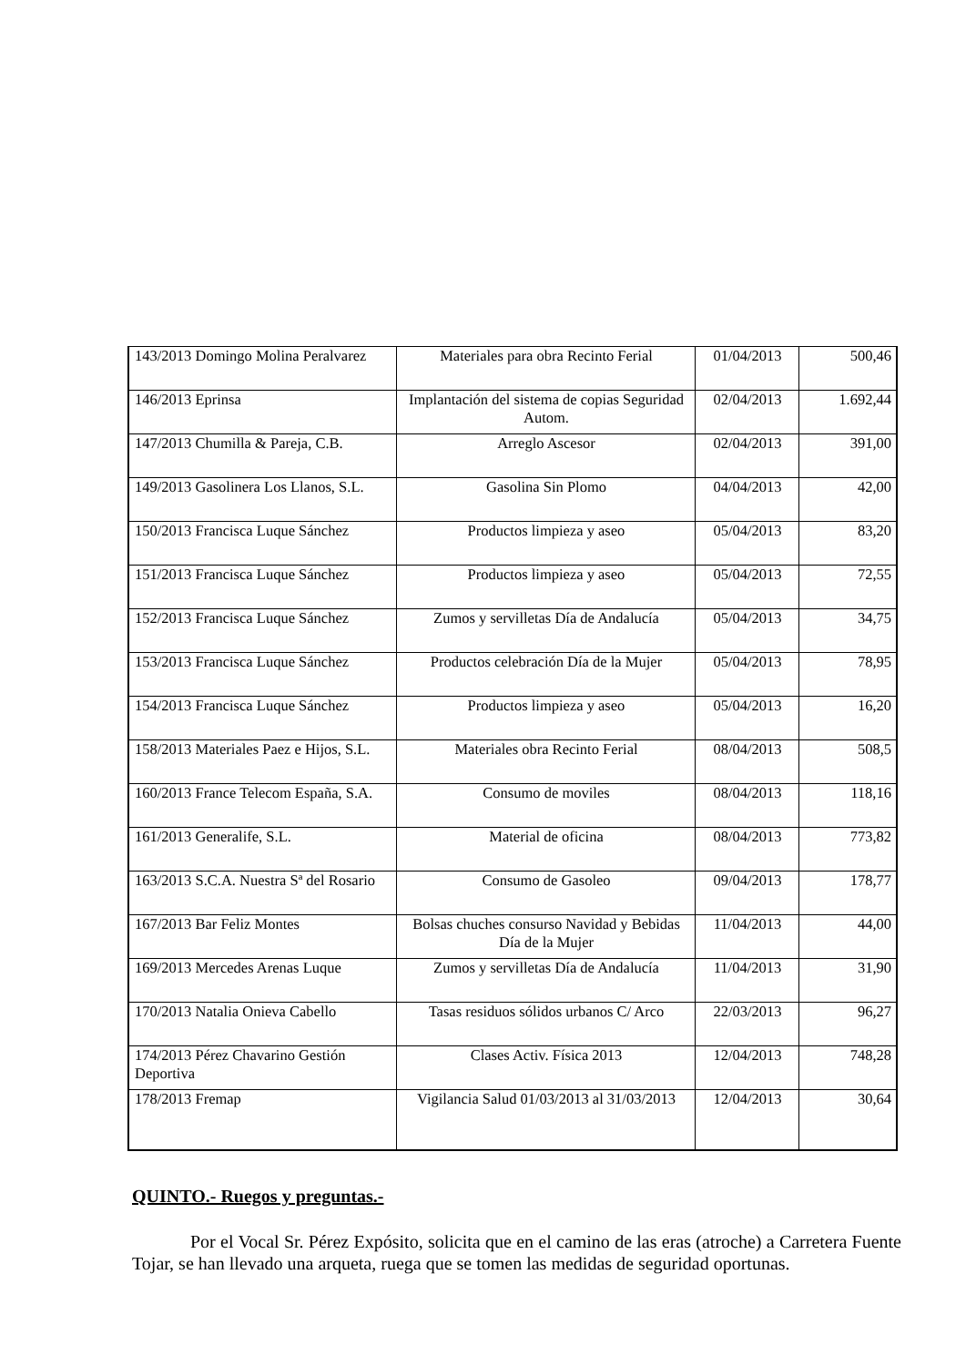| 143/2013 Domingo Molina Peralvarez | Materiales para obra Recinto Ferial | 01/04/2013 | 500,46 |
| 146/2013 Eprinsa | Implantación del sistema de copias Seguridad Autom. | 02/04/2013 | 1.692,44 |
| 147/2013 Chumilla & Pareja, C.B. | Arreglo Ascesor | 02/04/2013 | 391,00 |
| 149/2013 Gasolinera Los Llanos, S.L. | Gasolina Sin Plomo | 04/04/2013 | 42,00 |
| 150/2013 Francisca Luque Sánchez | Productos limpieza y aseo | 05/04/2013 | 83,20 |
| 151/2013 Francisca Luque Sánchez | Productos limpieza y aseo | 05/04/2013 | 72,55 |
| 152/2013 Francisca Luque Sánchez | Zumos y servilletas Día de Andalucía | 05/04/2013 | 34,75 |
| 153/2013 Francisca Luque Sánchez | Productos celebración Día de la Mujer | 05/04/2013 | 78,95 |
| 154/2013 Francisca Luque Sánchez | Productos limpieza y aseo | 05/04/2013 | 16,20 |
| 158/2013 Materiales Paez e Hijos, S.L. | Materiales obra Recinto Ferial | 08/04/2013 | 508,5 |
| 160/2013 France Telecom España, S.A. | Consumo de moviles | 08/04/2013 | 118,16 |
| 161/2013 Generalife, S.L. | Material de oficina | 08/04/2013 | 773,82 |
| 163/2013 S.C.A. Nuestra Sª del Rosario | Consumo de Gasoleo | 09/04/2013 | 178,77 |
| 167/2013 Bar Feliz Montes | Bolsas chuches consurso Navidad y Bebidas Día de la Mujer | 11/04/2013 | 44,00 |
| 169/2013 Mercedes Arenas Luque | Zumos y servilletas Día de Andalucía | 11/04/2013 | 31,90 |
| 170/2013 Natalia Onieva Cabello | Tasas residuos sólidos urbanos C/ Arco | 22/03/2013 | 96,27 |
| 174/2013 Pérez Chavarino Gestión Deportiva | Clases Activ. Física 2013 | 12/04/2013 | 748,28 |
| 178/2013 Fremap | Vigilancia Salud 01/03/2013 al 31/03/2013 | 12/04/2013 | 30,64 |
QUINTO.- Ruegos y preguntas.-
Por el Vocal Sr. Pérez Expósito, solicita que en el camino de las eras (atroche) a Carretera Fuente Tojar, se han llevado una arqueta, ruega que se tomen las medidas de seguridad oportunas.